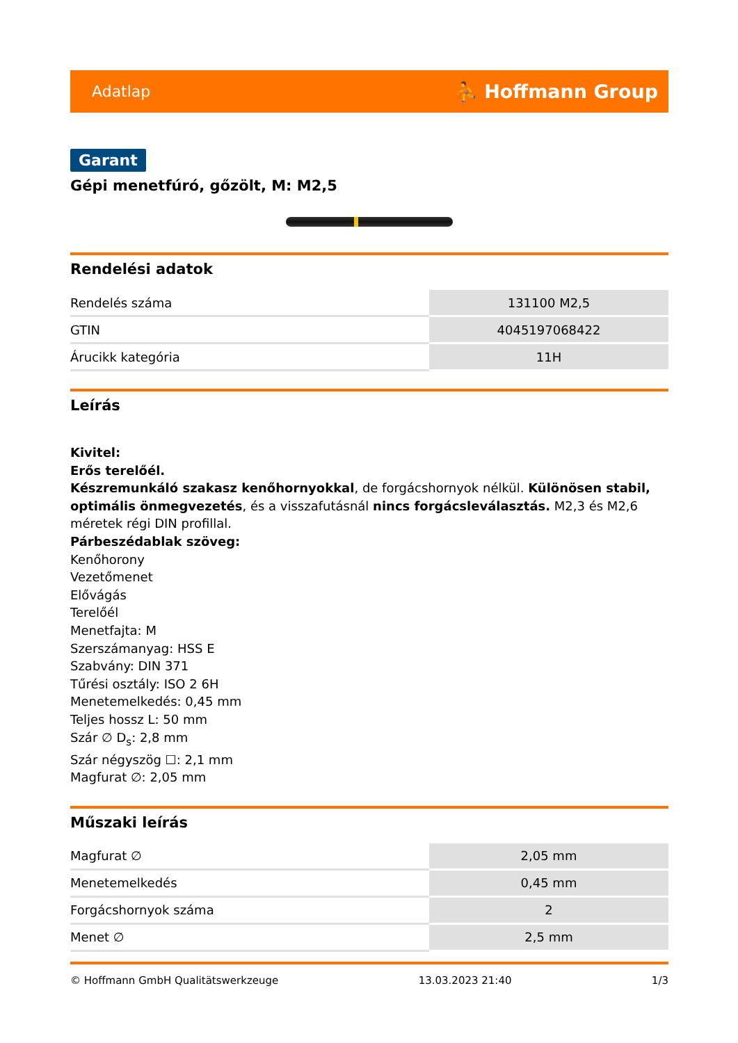Adatlap ⛹ Hoffmann Group
Garant
Gépi menetfúró, gőzölt, M: M2,5
Rendelési adatok
| Rendelés száma | 131100 M2,5 |
| GTIN | 4045197068422 |
| Árucikk kategória | 11H |
Leírás
Kivitel:
Erős terelőél.
Készremunkáló szakasz kenőhornyokkal, de forgácshornyok nélkül. Különösen stabil, optimális önmegvezetés, és a visszafutásnál nincs forgácsleválasztás. M2,3 és M2,6 méretek régi DIN profillal.
Párbeszédablak szöveg:
Kenőhorony
Vezetőmenet
Elővágás
Terelőél
Menetfajta: M
Szerszámanyag: HSS E
Szabvány: DIN 371
Tűrési osztály: ISO 2 6H
Menetemelkedés: 0,45 mm
Teljes hossz L: 50 mm
Szár ∅ D<sub>s</sub>: 2,8 mm
Szár négyszög ☐: 2,1 mm
Magfurat ∅: 2,05 mm
Műszaki leírás
| Magfurat ∅ | 2,05 mm |
| Menetemelkedés | 0,45 mm |
| Forgácshornyok száma | 2 |
| Menet ∅ | 2,5 mm |
© Hoffmann GmbH Qualitätswerkzeuge 13.03.2023 21:40 1/3